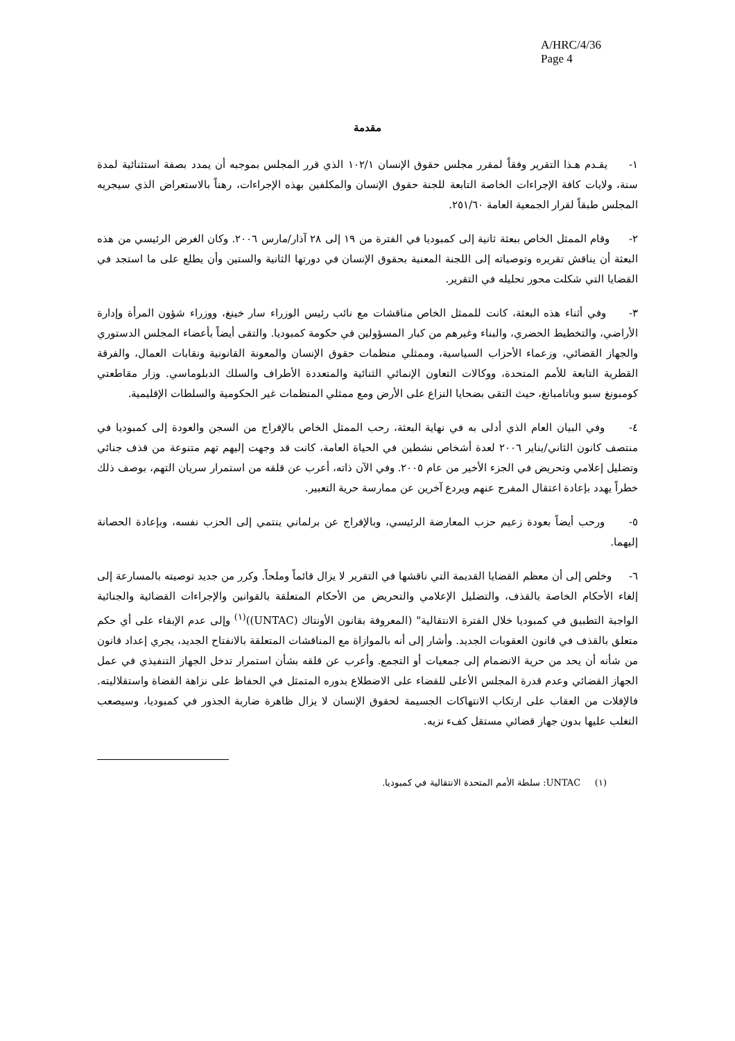A/HRC/4/36
Page 4
مقدمة
١- يقـدم هـذا التقرير وفقاً لمقرر مجلس حقوق الإنسان ١٠٢/١ الذي قرر المجلس بموجبه أن يمدد بصفة استثنائية لمدة سنة، ولايات كافة الإجراءات الخاصة التابعة للجنة حقوق الإنسان والمكلفين بهذه الإجراءات، رهناً بالاستعراض الذي سيجريه المجلس طبقاً لقرار الجمعية العامة ٢٥١/٦٠.
٢- وقام الممثل الخاص ببعثة ثانية إلى كمبوديا في الفترة من ١٩ إلى ٢٨ آذار/مارس ٢٠٠٦. وكان الغرض الرئيسي من هذه البعثة أن يناقش تقريره وتوصياته إلى اللجنة المعنية بحقوق الإنسان في دورتها الثانية والستين وأن يطلع على ما استجد في القضايا التي شكلت محور تحليله في التقرير.
٣- وفي أثناء هذه البعثة، كانت للممثل الخاص مناقشات مع نائب رئيس الوزراء سار خينغ، ووزراء شؤون المرأة وإدارة الأراضي، والتخطيط الحضري، والبناء وغيرهم من كبار المسؤولين في حكومة كمبوديا. والتقى أيضاً بأعضاء المجلس الدستوري والجهاز القضائي، وزعماء الأحزاب السياسية، وممثلي منظمات حقوق الإنسان والمعونة القانونية ونقابات العمال، والفرقة القطرية التابعة للأمم المتحدة، ووكالات التعاون الإنمائي الثنائية والمتعددة الأطراف والسلك الدبلوماسي. وزار مقاطعتي كومبونغ سبو وباتامبانغ، حيث التقى بضحايا النزاع على الأرض ومع ممثلي المنظمات غير الحكومية والسلطات الإقليمية.
٤- وفي البيان العام الذي أدلى به في نهاية البعثة، رحب الممثل الخاص بالإفراج من السجن والعودة إلى كمبوديا في منتصف كانون الثاني/يناير ٢٠٠٦ لعدة أشخاص نشطين في الحياة العامة، كانت قد وجهت إليهم تهم متنوعة من قذف جنائي وتضليل إعلامي وتحريض في الجزء الأخير من عام ٢٠٠٥. وفي الآن ذاته، أعرب عن قلقه من استمرار سريان التهم، بوصف ذلك خطراً يهدد بإعادة اعتقال المفرج عنهم ويردع آخرين عن ممارسة حرية التعبير.
٥- ورحب أيضاً بعودة زعيم حزب المعارضة الرئيسي، وبالإفراج عن برلماني ينتمي إلى الحزب نفسه، وبإعادة الحصانة إليهما.
٦- وخلص إلى أن معظم القضايا القديمة التي ناقشها في التقرير لا يزال قائماً وملحاً. وكرر من جديد توصيته بالمسارعة إلى إلغاء الأحكام الخاصة بالقذف، والتضليل الإعلامي والتحريض من الأحكام المتعلقة بالقوانين والإجراءات القضائية والجنائية الواجبة التطبيق في كمبوديا خلال الفترة الانتقالية" (المعروفة بقانون الأونتاك (UNTAC))<sup>(١)</sup> وإلى عدم الإبقاء على أي حكم متعلق بالقذف في قانون العقوبات الجديد. وأشار إلى أنه بالموازاة مع المناقشات المتعلقة بالانفتاح الجديد، يجري إعداد قانون من شأنه أن يحد من حرية الانضمام إلى جمعيات أو التجمع. وأعرب عن قلقه بشأن استمرار تدخل الجهاز التنفيذي في عمل الجهاز القضائي وعدم قدرة المجلس الأعلى للقضاء على الاضطلاع بدوره المتمثل في الحفاظ على نزاهة القضاة واستقلاليته. فالإفلات من العقاب على ارتكاب الانتهاكات الجسيمة لحقوق الإنسان لا يزال ظاهرة ضاربة الجذور في كمبوديا، وسيصعب التغلب عليها بدون جهاز قضائي مستقل كفء نزيه.
(١) UNTAC: سلطة الأمم المتحدة الانتقالية في كمبوديا.